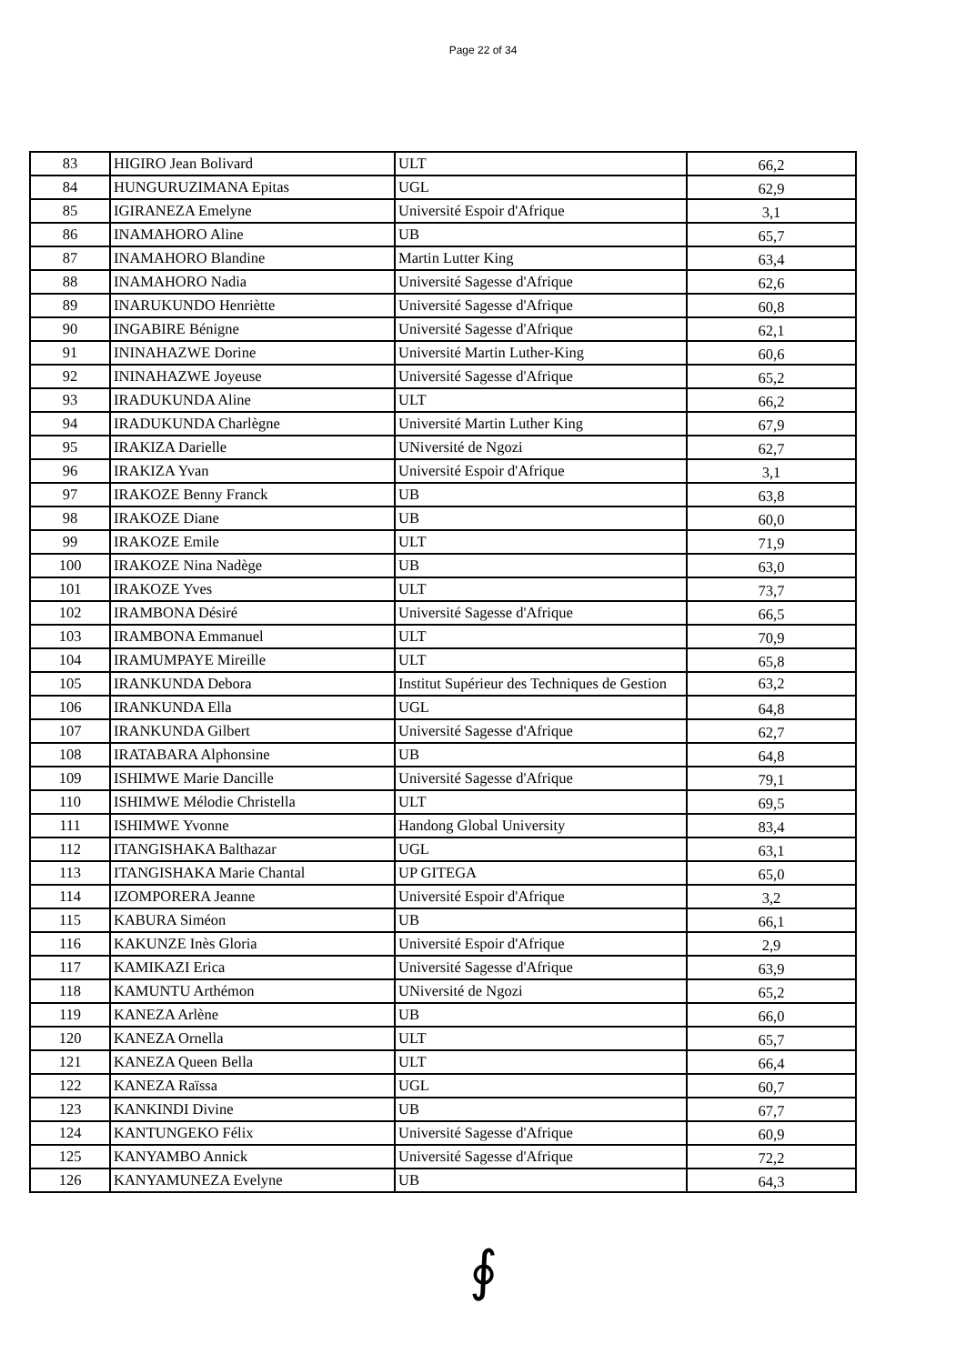Page 22 of 34
| 83 | HIGIRO Jean Bolivard | ULT | 66,2 |
| 84 | HUNGURUZIMANA Epitas | UGL | 62,9 |
| 85 | IGIRANEZA Emelyne | Université Espoir d'Afrique | 3,1 |
| 86 | INAMAHORO Aline | UB | 65,7 |
| 87 | INAMAHORO Blandine | Martin Lutter King | 63,4 |
| 88 | INAMAHORO Nadia | Université Sagesse d'Afrique | 62,6 |
| 89 | INARUKUNDO Henriètte | Université Sagesse d'Afrique | 60,8 |
| 90 | INGABIRE Bénigne | Université Sagesse d'Afrique | 62,1 |
| 91 | ININAHAZWE Dorine | Université Martin Luther-King | 60,6 |
| 92 | ININAHAZWE Joyeuse | Université Sagesse d'Afrique | 65,2 |
| 93 | IRADUKUNDA Aline | ULT | 66,2 |
| 94 | IRADUKUNDA Charlègne | Université Martin Luther King | 67,9 |
| 95 | IRAKIZA Darielle | UNiversité de Ngozi | 62,7 |
| 96 | IRAKIZA Yvan | Université Espoir d'Afrique | 3,1 |
| 97 | IRAKOZE Benny Franck | UB | 63,8 |
| 98 | IRAKOZE Diane | UB | 60,0 |
| 99 | IRAKOZE Emile | ULT | 71,9 |
| 100 | IRAKOZE Nina Nadège | UB | 63,0 |
| 101 | IRAKOZE Yves | ULT | 73,7 |
| 102 | IRAMBONA Désiré | Université Sagesse d'Afrique | 66,5 |
| 103 | IRAMBONA Emmanuel | ULT | 70,9 |
| 104 | IRAMUMPAYE Mireille | ULT | 65,8 |
| 105 | IRANKUNDA Debora | Institut Supérieur des Techniques de Gestion | 63,2 |
| 106 | IRANKUNDA Ella | UGL | 64,8 |
| 107 | IRANKUNDA Gilbert | Université Sagesse d'Afrique | 62,7 |
| 108 | IRATABARA Alphonsine | UB | 64,8 |
| 109 | ISHIMWE Marie Dancille | Université Sagesse d'Afrique | 79,1 |
| 110 | ISHIMWE Mélodie Christella | ULT | 69,5 |
| 111 | ISHIMWE Yvonne | Handong Global University | 83,4 |
| 112 | ITANGISHAKA Balthazar | UGL | 63,1 |
| 113 | ITANGISHAKA Marie Chantal | UP GITEGA | 65,0 |
| 114 | IZOMPORERA Jeanne | Université Espoir d'Afrique | 3,2 |
| 115 | KABURA Siméon | UB | 66,1 |
| 116 | KAKUNZE Inès Gloria | Université Espoir d'Afrique | 2,9 |
| 117 | KAMIKAZI Erica | Université Sagesse d'Afrique | 63,9 |
| 118 | KAMUNTU Arthémon | UNiversité de Ngozi | 65,2 |
| 119 | KANEZA Arlène | UB | 66,0 |
| 120 | KANEZA Ornella | ULT | 65,7 |
| 121 | KANEZA Queen Bella | ULT | 66,4 |
| 122 | KANEZA Raïssa | UGL | 60,7 |
| 123 | KANKINDI Divine | UB | 67,7 |
| 124 | KANTUNGEKO Félix | Université Sagesse d'Afrique | 60,9 |
| 125 | KANYAMBO Annick | Université Sagesse d'Afrique | 72,2 |
| 126 | KANYAMUNEZA Evelyne | UB | 64,3 |
∮